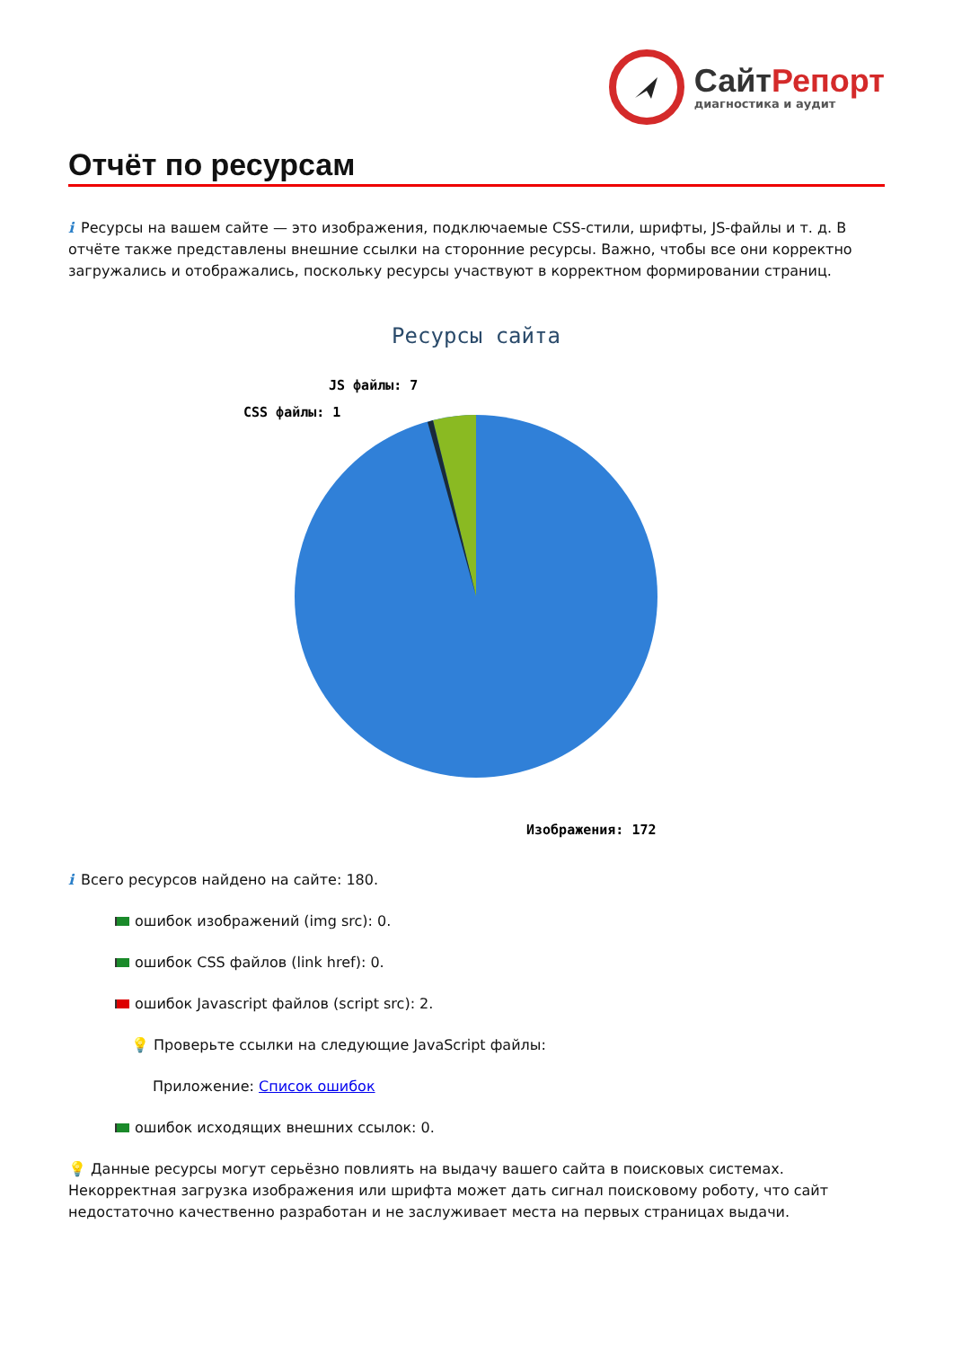СайтРепорт
диагностика и аудит
Отчёт по ресурсам
i Ресурсы на вашем сайте — это изображения, подключаемые CSS-стили, шрифты, JS-файлы и т. д. В отчёте также представлены внешние ссылки на сторонние ресурсы. Важно, чтобы все они корректно загружались и отображались, поскольку ресурсы участвуют в корректном формировании страниц.
Ресурсы сайта
JS файлы: 7
CSS файлы: 1
Изображения: 172
i Всего ресурсов найдено на сайте: 180.
ошибок изображений (img src): 0.
ошибок CSS файлов (link href): 0.
ошибок Javascript файлов (script src): 2.
💡 Проверьте ссылки на следующие JavaScript файлы:
Приложение: Список ошибок
ошибок исходящих внешних ссылок: 0.
💡 Данные ресурсы могут серьёзно повлиять на выдачу вашего сайта в поисковых системах. Некорректная загрузка изображения или шрифта может дать сигнал поисковому роботу, что сайт недостаточно качественно разработан и не заслуживает места на первых страницах выдачи.